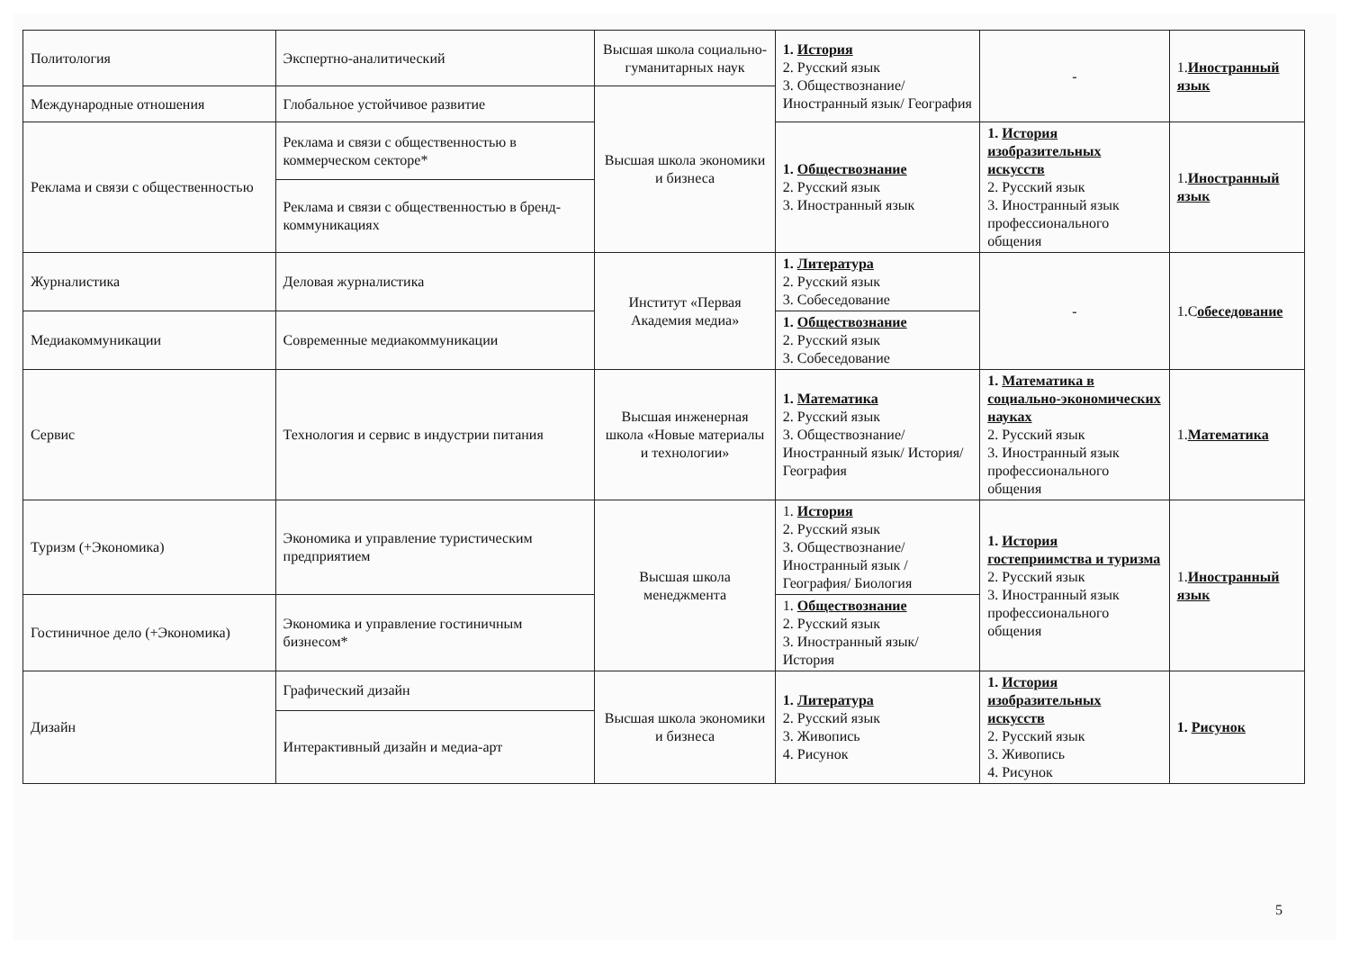| Политология | Экспертно-аналитический | Высшая школа социально-гуманитарных наук | 1. История 2. Русский язык 3. Обществознание/ Иностранный язык/ География | - | 1. Иностранный язык |
| Международные отношения | Глобальное устойчивое развитие | Высшая школа экономики и бизнеса | | | |
| Реклама и связи с общественностью | Реклама и связи с общественностью в коммерческом секторе* | | 1. Обществознание 2. Русский язык 3. Иностранный язык | 1. История изобразительных искусств 2. Русский язык 3. Иностранный язык профессионального общения | 1. Иностранный язык |
| | Реклама и связи с общественностью в бренд-коммуникациях | | | | |
| Журналистика | Деловая журналистика | Институт «Первая Академия медиа» | 1. Литература 2. Русский язык 3. Собеседование | - | 1.С обеседование |
| Медиакоммуникации | Современные медиакоммуникации | | 1. Обществознание 2. Русский язык 3. Собеседование | | |
| Сервис | Технология и сервис в индустрии питания | Высшая инженерная школа «Новые материалы и технологии» | 1. Математика 2. Русский язык 3. Обществознание/ Иностранный язык/ История/ География | 1. Математика в социально-экономических науках 2. Русский язык 3. Иностранный язык профессионального общения | 1. Математика |
| Туризм (+Экономика) | Экономика и управление туристическим предприятием | Высшая школа менеджмента | 1. История 2. Русский язык 3. Обществознание/ Иностранный язык / География/ Биология | 1. История гостеприимства и туризма 2. Русский язык 3. Иностранный язык профессионального общения | 1. Иностранный язык |
| Гостиничное дело (+Экономика) | Экономика и управление гостиничным бизнесом* | | 1. Обществознание 2. Русский язык 3. Иностранный язык/ История | | |
| Дизайн | Графический дизайн | Высшая школа экономики и бизнеса | 1. Литература 2. Русский язык 3. Живопись 4. Рисунок | 1. История изобразительных искусств 2. Русский язык 3. Живопись 4. Рисунок | 1. Рисунок |
| | Интерактивный дизайн и медиа-арт | | | | |
5